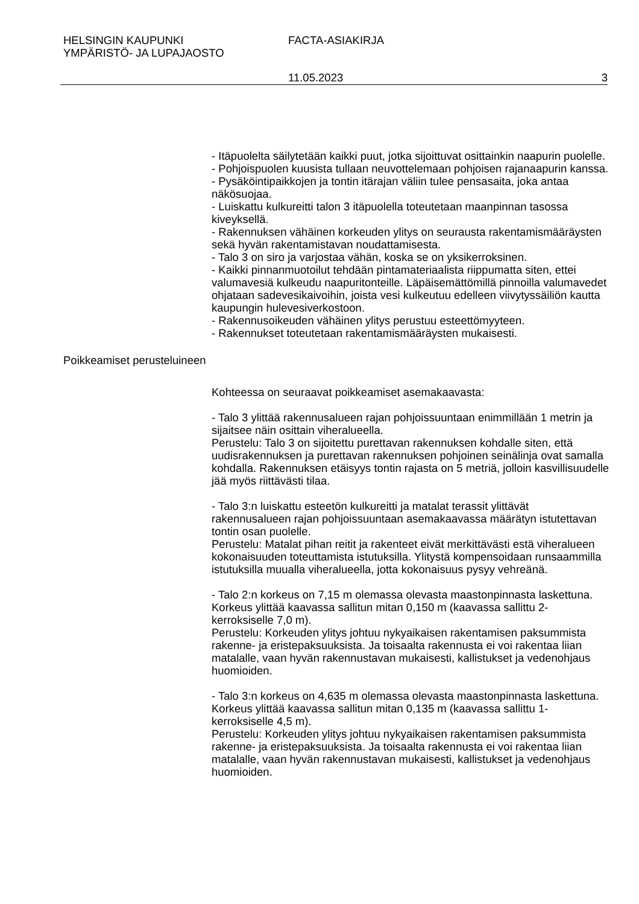HELSINGIN KAUPUNKI
YMPÄRISTÖ- JA LUPAJAOSTO
FACTA-ASIAKIRJA
11.05.2023 3
- Itäpuolelta säilytetään kaikki puut, jotka sijoittuvat osittainkin naapurin puolelle.
- Pohjoispuolen kuusista tullaan neuvottelemaan pohjoisen rajanaapurin kanssa.
- Pysäköintipaikkojen ja tontin itärajan väliin tulee pensasaita, joka antaa näkösuojaa.
- Luiskattu kulkureitti talon 3 itäpuolella toteutetaan maanpinnan tasossa kiveyksellä.
- Rakennuksen vähäinen korkeuden ylitys on seurausta rakentamismääräysten sekä hyvän rakentamistavan noudattamisesta.
- Talo 3 on siro ja varjostaa vähän, koska se on yksikerroksinen.
- Kaikki pinnanmuotoilut tehdään pintamateriaalista riippumatta siten, ettei valumavesiä kulkeudu naapuritonteille. Läpäisemättömillä pinnoilla valumavedet ohjataan sadevesikaivoihin, joista vesi kulkeutuu edelleen viivytyssäiliön kautta kaupungin hulevesiverkostoon.
- Rakennusoikeuden vähäinen ylitys perustuu esteettömyyteen.
- Rakennukset toteutetaan rakentamismääräysten mukaisesti.
Poikkeamiset perusteluineen
Kohteessa on seuraavat poikkeamiset asemakaavasta:
- Talo 3 ylittää rakennusalueen rajan pohjoissuuntaan enimmillään 1 metrin ja sijaitsee näin osittain viheralueella.
Perustelu: Talo 3 on sijoitettu purettavan rakennuksen kohdalle siten, että uudisrakennuksen ja purettavan rakennuksen pohjoinen seinälinja ovat samalla kohdalla. Rakennuksen etäisyys tontin rajasta on 5 metriä, jolloin kasvillisuudelle jää myös riittävästi tilaa.
- Talo 3:n luiskattu esteetön kulkureitti ja matalat terassit ylittävät rakennusalueen rajan pohjoissuuntaan asemakaavassa määrätyn istutettavan tontin osan puolelle.
Perustelu: Matalat pihan reitit ja rakenteet eivät merkittävästi estä viheralueen kokonaisuuden toteuttamista istutuksilla. Ylitystä kompensoidaan runsaammilla istutuksilla muualla viheralueella, jotta kokonaisuus pysyy vehreänä.
- Talo 2:n korkeus on 7,15 m olemassa olevasta maastonpinnasta laskettuna. Korkeus ylittää kaavassa sallitun mitan 0,150 m (kaavassa sallittu 2-kerroksiselle 7,0 m).
Perustelu: Korkeuden ylitys johtuu nykyaikaisen rakentamisen paksummista rakenne- ja eristepaksuuksista. Ja toisaalta rakennusta ei voi rakentaa liian matalalle, vaan hyvän rakennustavan mukaisesti, kallistukset ja vedenohjaus huomioiden.
- Talo 3:n korkeus on 4,635 m olemassa olevasta maastonpinnasta laskettuna. Korkeus ylittää kaavassa sallitun mitan 0,135 m (kaavassa sallittu 1-kerroksiselle 4,5 m).
Perustelu: Korkeuden ylitys johtuu nykyaikaisen rakentamisen paksummista rakenne- ja eristepaksuuksista. Ja toisaalta rakennusta ei voi rakentaa liian matalalle, vaan hyvän rakennustavan mukaisesti, kallistukset ja vedenohjaus huomioiden.